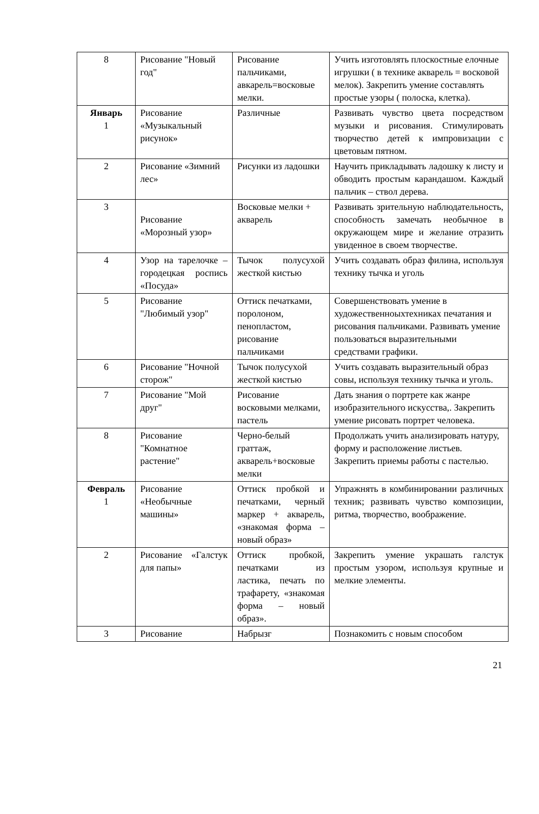| 8 | Рисование "Новый год" | Рисование пальчиками, авкарель=восковые мелки. | Учить изготовлять плоскостные елочные игрушки ( в технике акварель = восковой мелок). Закрепить умение составлять простые узоры ( полоска, клетка). |
| Январь 1 | Рисование «Музыкальный рисунок» | Различные | Развивать чувство цвета посредством музыки и рисования. Стимулировать творчество детей к импровизации с цветовым пятном. |
| 2 | Рисование «Зимний лес» | Рисунки из ладошки | Научить прикладывать ладошку к листу и обводить простым карандашом. Каждый пальчик – ствол дерева. |
| 3 | Рисование «Морозный узор» | Восковые мелки + акварель | Развивать зрительную наблюдательность, способность замечать необычное в окружающем мире и желание отразить увиденное в своем творчестве. |
| 4 | Узор на тарелочке – городецкая роспись «Посуда» | Тычок полусухой жесткой кистью | Учить создавать образ филина, используя технику тычка и уголь |
| 5 | Рисование "Любимый узор" | Оттиск печатками, поролоном, пенопластом, рисование пальчиками | Совершенствовать умение в художественноыхтехниках печатания и рисования пальчиками. Развивать умение пользоваться выразительными средствами графики. |
| 6 | Рисование "Ночной сторож" | Тычок полусухой жесткой кистью | Учить создавать выразительный образ совы, используя технику тычка и уголь. |
| 7 | Рисование "Мой друг" | Рисование восковыми мелками, пастель | Дать знания о портрете как жанре изобразительного искусства,. Закрепить умение рисовать портрет человека. |
| 8 | Рисование "Комнатное растение" | Черно-белый граттаж, акварель+восковые мелки | Продолжать учить анализировать натуру, форму и расположение листьев. Закрепить приемы работы с пастелью. |
| Февраль 1 | Рисование «Необычные машины» | Оттиск пробкой и печатками, черный маркер + акварель, «знакомая форма – новый образ» | Упражнять в комбинировании различных техник; развивать чувство композиции, ритма, творчество, воображение. |
| 2 | Рисование «Галстук для папы» | Оттиск пробкой, печатками из ластика, печать по трафарету, «знакомая форма – новый образ». | Закрепить умение украшать галстук простым узором, используя крупные и мелкие элементы. |
| 3 | Рисование | Набрызг | Познакомить с новым способом |
21